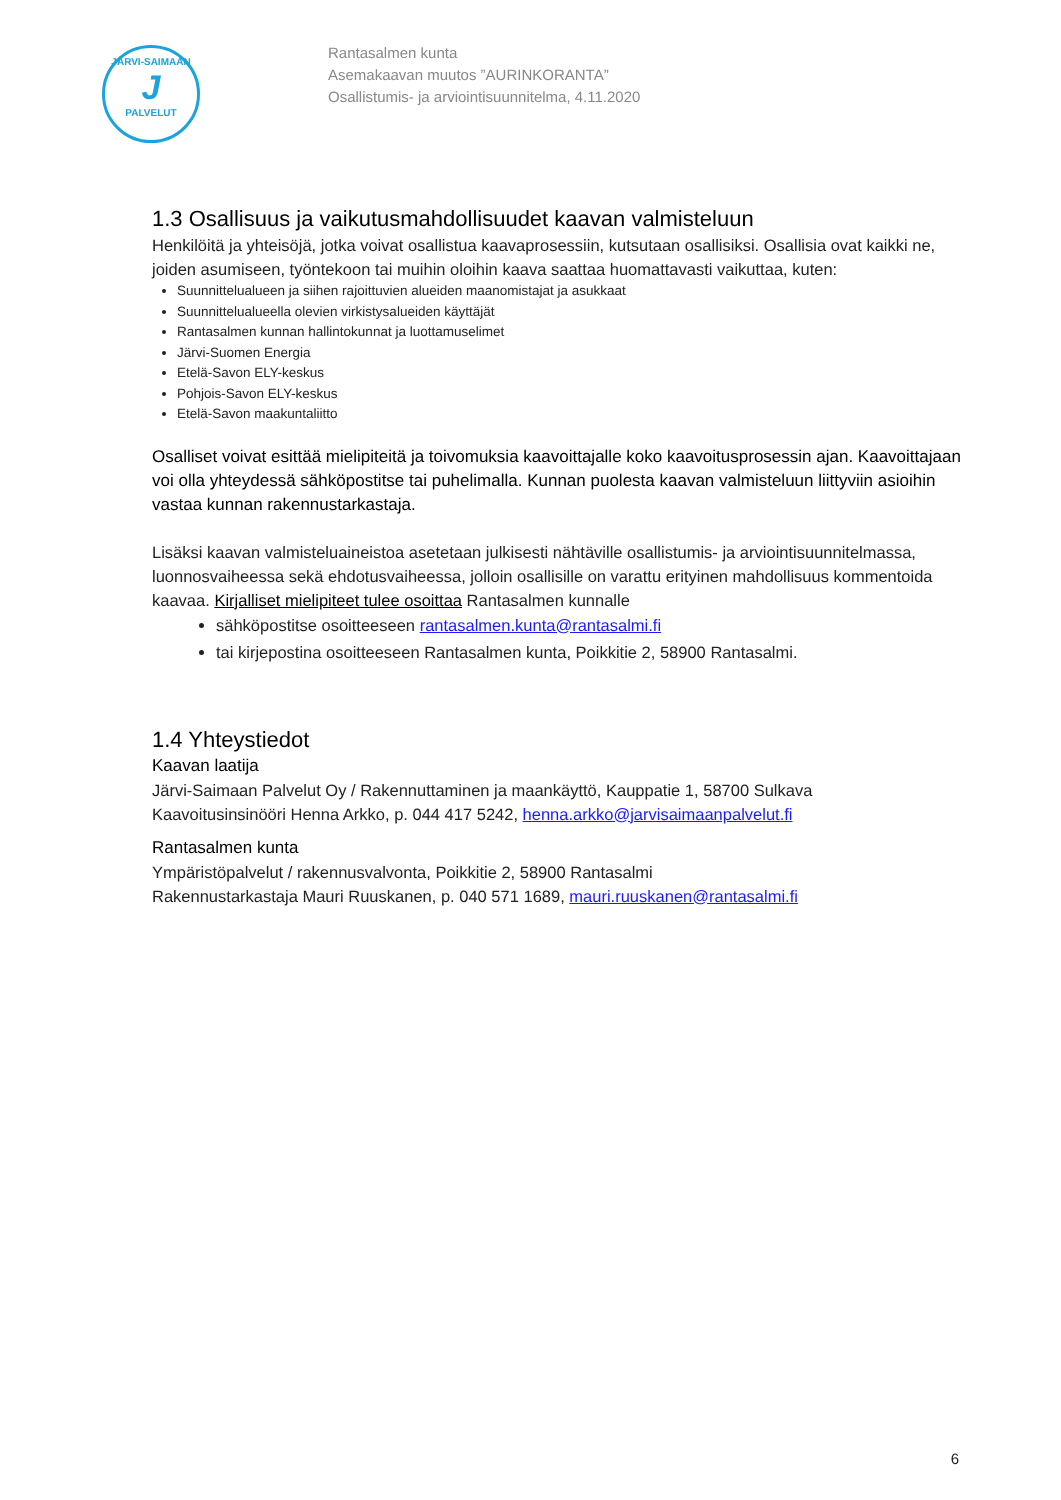JÄRVI-SAIMAAN
J
PALVELUT
Rantasalmen kunta
Asemakaavan muutos ”AURINKORANTA”
Osallistumis- ja arviointisuunnitelma, 4.11.2020
1.3 Osallisuus ja vaikutusmahdollisuudet kaavan valmisteluun
Henkilöitä ja yhteisöjä, jotka voivat osallistua kaavaprosessiin, kutsutaan osallisiksi. Osallisia ovat kaikki ne, joiden asumiseen, työntekoon tai muihin oloihin kaava saattaa huomattavasti vaikuttaa, kuten:
Suunnittelualueen ja siihen rajoittuvien alueiden maanomistajat ja asukkaat
Suunnittelualueella olevien virkistysalueiden käyttäjät
Rantasalmen kunnan hallintokunnat ja luottamuselimet
Järvi-Suomen Energia
Etelä-Savon ELY-keskus
Pohjois-Savon ELY-keskus
Etelä-Savon maakuntaliitto
Osalliset voivat esittää mielipiteitä ja toivomuksia kaavoittajalle koko kaavoitusprosessin ajan. Kaavoittajaan voi olla yhteydessä sähköpostitse tai puhelimalla. Kunnan puolesta kaavan valmisteluun liittyviin asioihin vastaa kunnan rakennustarkastaja.
Lisäksi kaavan valmisteluaineistoa asetetaan julkisesti nähtäville osallistumis- ja arviointisuunnitelmassa, luonnosvaiheessa sekä ehdotusvaiheessa, jolloin osallisille on varattu erityinen mahdollisuus kommentoida kaavaa. Kirjalliset mielipiteet tulee osoittaa Rantasalmen kunnalle
sähköpostitse osoitteeseen rantasalmen.kunta@rantasalmi.fi
tai kirjepostina osoitteeseen Rantasalmen kunta, Poikkitie 2, 58900 Rantasalmi.
1.4 Yhteystiedot
Kaavan laatija
Järvi-Saimaan Palvelut Oy / Rakennuttaminen ja maankäyttö, Kauppatie 1, 58700 Sulkava
Kaavoitusinsinööri Henna Arkko, p. 044 417 5242, henna.arkko@jarvisaimaanpalvelut.fi
Rantasalmen kunta
Ympäristöpalvelut / rakennusvalvonta, Poikkitie 2, 58900 Rantasalmi
Rakennustarkastaja Mauri Ruuskanen, p. 040 571 1689, mauri.ruuskanen@rantasalmi.fi
6